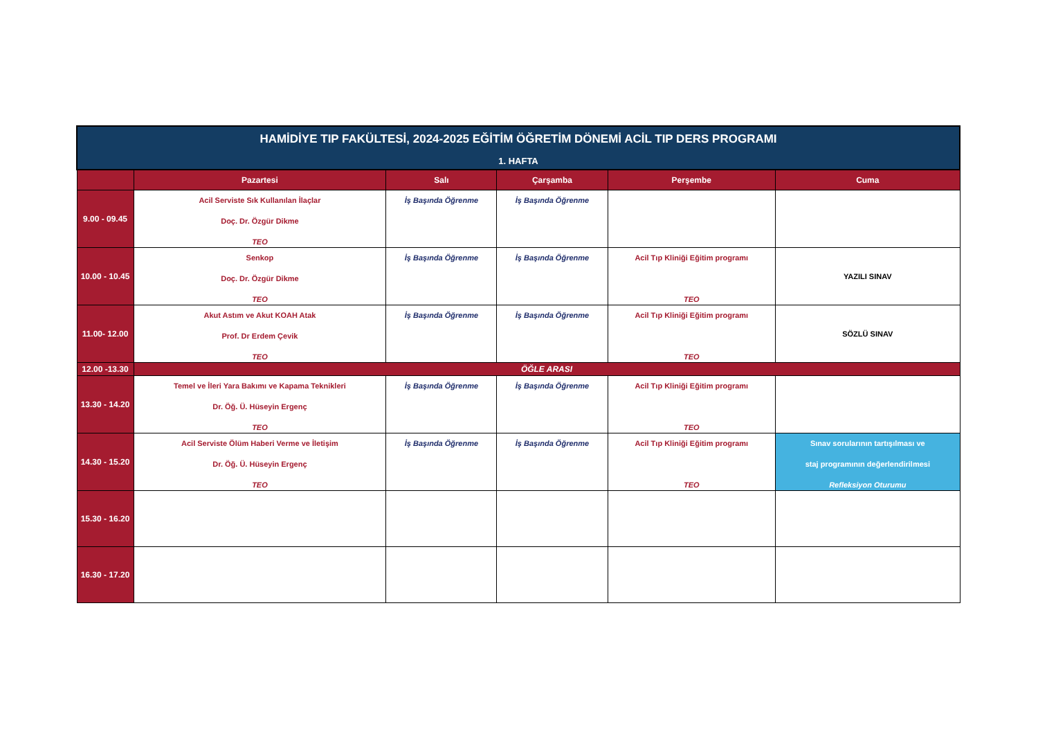| HAMİDİYE TIP FAKÜLTESİ, 2024-2025 EĞİTİM ÖĞRETİM DÖNEMİ ACİL TIP DERS PROGRAMI 1. HAFTA | | | | | |
| --- | --- | --- | --- | --- | --- |
| | Pazartesi | Salı | Çarşamba | Perşembe | Cuma |
| 9.00 - 09.45 | Acil Serviste Sık Kullanılan İlaçlar Doç. Dr. Özgür Dikme TEO | İş Başında Öğrenme | İş Başında Öğrenme | | |
| 10.00 - 10.45 | Senkop Doç. Dr. Özgür Dikme TEO | İş Başında Öğrenme | İş Başında Öğrenme | Acil Tıp Kliniği Eğitim programı TEO | YAZILI SINAV |
| 11.00- 12.00 | Akut Astım ve Akut KOAH Atak Prof. Dr Erdem Çevik TEO | İş Başında Öğrenme | İş Başında Öğrenme | Acil Tıp Kliniği Eğitim programı TEO | SÖZLÜ SINAV |
| 12.00 -13.30 | ÖĞLE ARASI | | | | |
| 13.30 - 14.20 | Temel ve İleri Yara Bakımı ve Kapama Teknikleri Dr. Öğ. Ü. Hüseyin Ergenç TEO | İş Başında Öğrenme | İş Başında Öğrenme | Acil Tıp Kliniği Eğitim programı TEO | |
| 14.30 - 15.20 | Acil Serviste Ölüm Haberi Verme ve İletişim Dr. Öğ. Ü. Hüseyin Ergenç TEO | İş Başında Öğrenme | İş Başında Öğrenme | Acil Tıp Kliniği Eğitim programı TEO | Sınav sorularının tartışılması ve staj programının değerlendirilmesi Refleksiyon Oturumu |
| 15.30 - 16.20 | | | | | |
| 16.30 - 17.20 | | | | | |